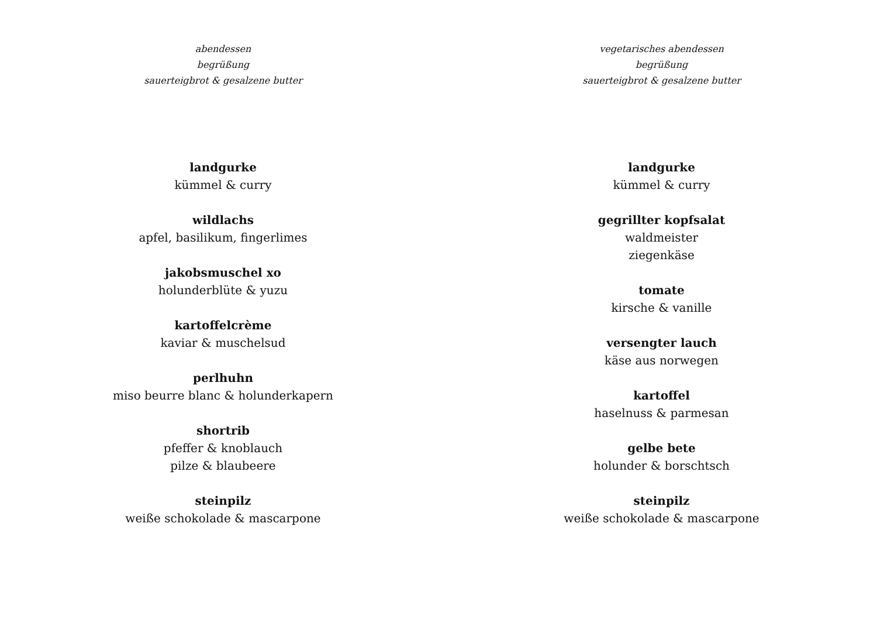abendessen
begrüßung
sauerteigbrot & gesalzene butter
landgurke
kümmel & curry
wildlachs
apfel, basilikum, fingerlimes
jakobsmuschel xo
holunderblüte & yuzu
kartoffelcrème
kaviar & muschelsud
perlhuhn
miso beurre blanc & holunderkapern
shortrib
pfeffer & knoblauch
pilze & blaubeere
steinpilz
weiße schokolade & mascarpone
vegetarisches abendessen
begrüßung
sauerteigbrot & gesalzene butter
landgurke
kümmel & curry
gegrillter kopfsalat
waldmeister
ziegenkäse
tomate
kirsche & vanille
versengter lauch
käse aus norwegen
kartoffel
haselnuss & parmesan
gelbe bete
holunder & borschtsch
steinpilz
weiße schokolade & mascarpone